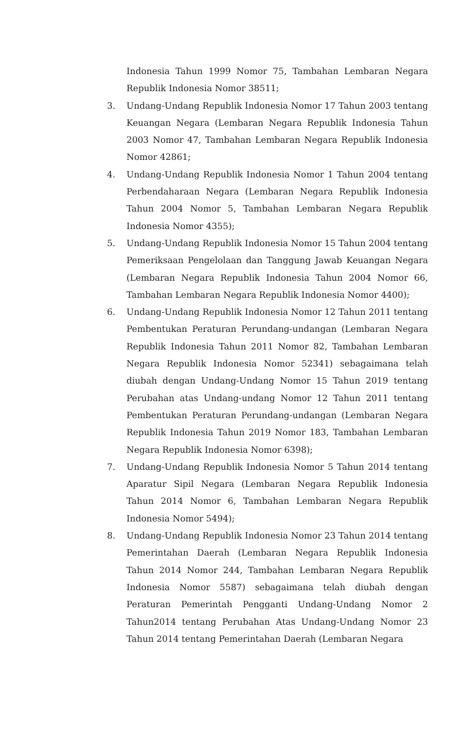Indonesia Tahun 1999 Nomor 75, Tambahan Lembaran Negara Republik Indonesia Nomor 38511;
3. Undang-Undang Republik Indonesia Nomor 17 Tahun 2003 tentang Keuangan Negara (Lembaran Negara Republik Indonesia Tahun 2003 Nomor 47, Tambahan Lembaran Negara Republik Indonesia Nomor 42861;
4. Undang-Undang Republik Indonesia Nomor 1 Tahun 2004 tentang Perbendaharaan Negara (Lembaran Negara Republik Indonesia Tahun 2004 Nomor 5, Tambahan Lembaran Negara Republik Indonesia Nomor 4355);
5. Undang-Undang Republik Indonesia Nomor 15 Tahun 2004 tentang Pemeriksaan Pengelolaan dan Tanggung Jawab Keuangan Negara (Lembaran Negara Republik Indonesia Tahun 2004 Nomor 66, Tambahan Lembaran Negara Republik Indonesia Nomor 4400);
6. Undang-Undang Republik Indonesia Nomor 12 Tahun 2011 tentang Pembentukan Peraturan Perundang-undangan (Lembaran Negara Republik Indonesia Tahun 2011 Nomor 82, Tambahan Lembaran Negara Republik Indonesia Nomor 52341) sebagaimana telah diubah dengan Undang-Undang Nomor 15 Tahun 2019 tentang Perubahan atas Undang-undang Nomor 12 Tahun 2011 tentang Pembentukan Peraturan Perundang-undangan (Lembaran Negara Republik Indonesia Tahun 2019 Nomor 183, Tambahan Lembaran Negara Republik Indonesia Nomor 6398);
7. Undang-Undang Republik Indonesia Nomor 5 Tahun 2014 tentang Aparatur Sipil Negara (Lembaran Negara Republik Indonesia Tahun 2014 Nomor 6, Tambahan Lembaran Negara Republik Indonesia Nomor 5494);
8. Undang-Undang Republik Indonesia Nomor 23 Tahun 2014 tentang Pemerintahan Daerah (Lembaran Negara Republik Indonesia Tahun 2014 Nomor 244, Tambahan Lembaran Negara Republik Indonesia Nomor 5587) sebagaimana telah diubah dengan Peraturan Pemerintah Pengganti Undang-Undang Nomor 2 Tahun2014 tentang Perubahan Atas Undang-Undang Nomor 23 Tahun 2014 tentang Pemerintahan Daerah (Lembaran Negara